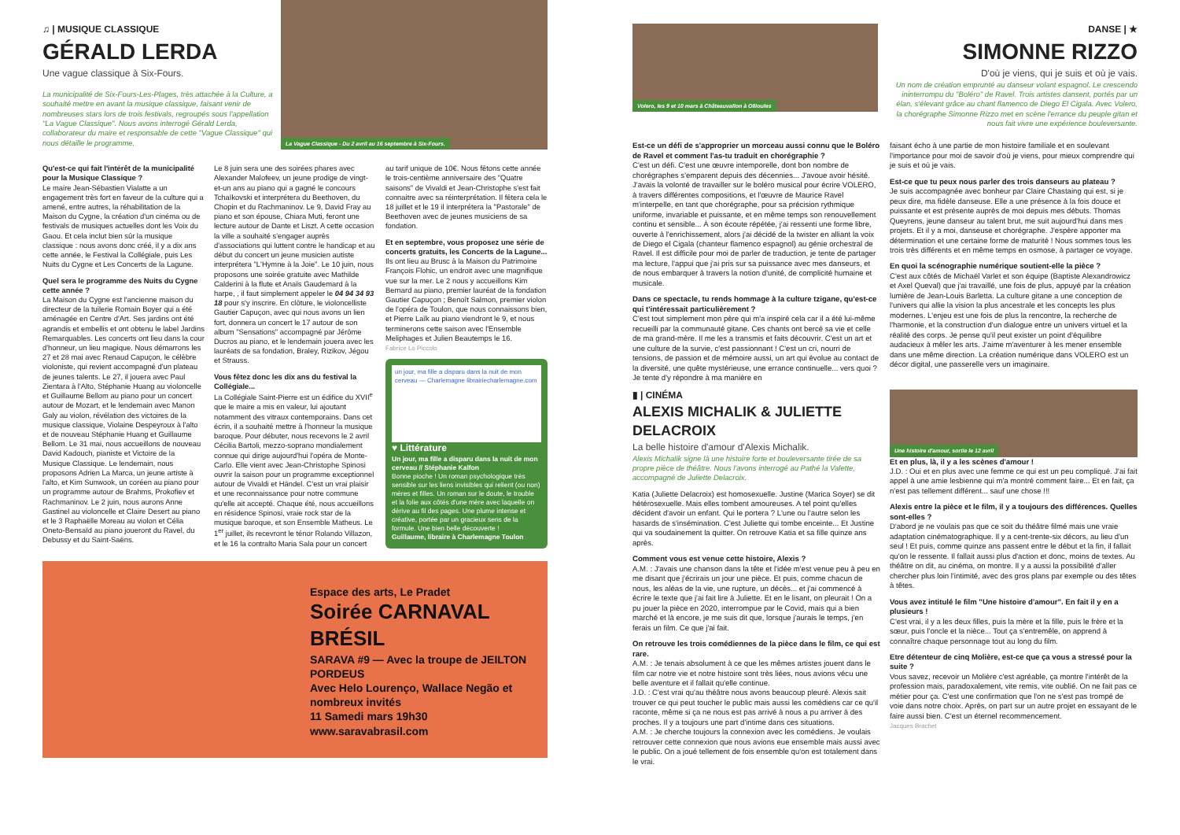♫ | MUSIQUE CLASSIQUE
GÉRALD LERDA
Une vague classique à Six-Fours.
La municipalité de Six-Fours-Les-Plages, très attachée à la Culture, a souhaité mettre en avant la musique classique, faisant venir de nombreuses stars lors de trois festivals, regroupés sous l'appellation "La Vague Classique". Nous avons interrogé Gérald Lerda, collaborateur du maire et responsable de cette "Vague Classique" qui nous détaille le programme.
La Vague Classique - Du 2 avril au 16 septembre à Six-Fours.
Qu'est-ce qui fait l'intérêt de la municipalité pour la Musique Classique ?
Le maire Jean-Sébastien Vialatte a un engagement très fort en faveur de la culture qui a amené, entre autres, la réhabilitation de la Maison du Cygne, la création d'un cinéma ou de festivals de musiques actuelles dont les Voix du Gaou. Et cela inclut bien sûr la musique classique : nous avons donc créé, il y a dix ans cette année, le Festival la Collégiale, puis Les Nuits du Cygne et Les Concerts de la Lagune.
Quel sera le programme des Nuits du Cygne cette année ?
La Maison du Cygne est l'ancienne maison du directeur de la tuilerie Romain Boyer qui a été aménagée en Centre d'Art. Ses jardins ont été agrandis et embellis et ont obtenu le label Jardins Remarquables. Les concerts ont lieu dans la cour d'honneur, un lieu magique. Nous démarrons les 27 et 28 mai avec Renaud Capuçon, le célèbre violoniste, qui revient accompagné d'un plateau de jeunes talents. Le 27, il jouera avec Paul Zientara à l'Alto, Stéphanie Huang au violoncelle et Guillaume Bellom au piano pour un concert autour de Mozart, et le lendemain avec Manon Galy au violon, révélation des victoires de la musique classique, Violaine Despeyroux à l'alto et de nouveau Stéphanie Huang et Guillaume Bellom. Le 31 mai, nous accueillons de nouveau David Kadouch, pianiste et Victoire de la Musique Classique. Le lendemain, nous proposons Adrien La Marca, un jeune artiste à l'alto, et Kim Sunwook, un coréen au piano pour un programme autour de Brahms, Prokofiev et Rachmaninov. Le 2 juin, nous aurons Anne Gastinel au violoncelle et Claire Desert au piano et le 3 Raphaëlle Moreau au violon et Célia Oneto-Bensaïd au piano joueront du Ravel, du Debussy et du Saint-Saëns.
Le 8 juin sera une des soirées phares avec Alexander Malofeev, un jeune prodige de vingt-et-un ans au piano qui a gagné le concours Tchaïkovski et interprétera du Beethoven, du Chopin et du Rachmaninov. Le 9, David Fray au piano et son épouse, Chiara Muti, feront une lecture autour de Dante et Liszt. A cette occasion la ville a souhaité s'engager auprès d'associations qui luttent contre le handicap et au début du concert un jeune musicien autiste interprétera "L'Hymne à la Joie". Le 10 juin, nous proposons une soirée gratuite avec Mathilde Calderini à la flute et Anaïs Gaudemard à la harpe, , il faut simplement appeler le 04 94 34 93 18 pour s'y inscrire. En clôture, le violoncelliste Gautier Capuçon, avec qui nous avons un lien fort, donnera un concert le 17 autour de son album "Sensations" accompagné par Jérôme Ducros au piano, et le lendemain jouera avec les lauréats de sa fondation, Braley, Rizikov, Jégou et Strauss.
Vous fêtez donc les dix ans du festival la Collégiale...
La Collégiale Saint-Pierre est un édifice du XVII<sup>e</sup> que le maire a mis en valeur, lui ajoutant notamment des vitraux contemporains. Dans cet écrin, il a souhaité mettre à l'honneur la musique baroque. Pour débuter, nous recevons le 2 avril Cécilia Bartoli, mezzo-soprano mondialement connue qui dirige aujourd'hui l'opéra de Monte-Carlo. Elle vient avec Jean-Christophe Spinosi ouvrir la saison pour un programme exceptionnel autour de Vivaldi et Händel. C'est un vrai plaisir et une reconnaissance pour notre commune qu'elle ait accepté. Chaque été, nous accueillons en résidence Spinosi, vraie rock star de la musique baroque, et son Ensemble Matheus. Le 1<sup>er</sup> juillet, ils recevront le ténor Rolando Villazon, et le 16 la contralto Maria Sala pour un concert
au tarif unique de 10€. Nous fêtons cette année le trois-centième anniversaire des "Quatre saisons" de Vivaldi et Jean-Christophe s'est fait connaitre avec sa réinterprétation. Il fêtera cela le 18 juillet et le 19 il interprétera la "Pastorale" de Beethoven avec de jeunes musiciens de sa fondation.
Et en septembre, vous proposez une série de concerts gratuits, les Concerts de la Lagune...
Ils ont lieu au Brusc à la Maison du Patrimoine François Flohic, un endroit avec une magnifique vue sur la mer. Le 2 nous y accueillons Kim Bernard au piano, premier lauréat de la fondation Gautier Capuçon ; Benoît Salmon, premier violon de l'opéra de Toulon, que nous connaissons bien, et Pierre Laïk au piano viendront le 9, et nous terminerons cette saison avec l'Ensemble Meliphages et Julien Beautemps le 16.
Fabrice Lo Piccolo
un jour, ma fille a disparu dans la nuit de mon cerveau — Charlemagne librairiecharlemagne.com
♥ Littérature
Un jour, ma fille a disparu dans la nuit de mon cerveau // Stéphanie Kalfon
Bonne pioche ! Un roman psychologique très sensible sur les liens invisibles qui relient (ou non) mères et filles. Un roman sur le doute, le trouble et la folie aux côtés d'une mère avec laquelle on dérive au fil des pages. Une plume intense et créative, portée par un gracieux sens de la formule. Une bien belle découverte !
Guillaume, libraire à Charlemagne Toulon
Espace des arts, Le Pradet
Soirée CARNAVAL BRÉSIL
SARAVA #9 — Avec la troupe de JEILTON PORDEUS
Avec Helo Lourenço, Wallace Negão et nombreux invités
11 Samedi mars 19h30
www.saravabrasil.com
Volero, les 9 et 10 mars à Châteauvallon à Ollioules
DANSE | ★
SIMONNE RIZZO
D'où je viens, qui je suis et où je vais.
Un nom de création emprunté au danseur volant espagnol. Le crescendo ininterrompu du "Boléro" de Ravel. Trois artistes dansent, portés par un élan, s'élevant grâce au chant flamenco de Diego El Cigala. Avec Volero, la chorégraphe Simonne Rizzo met en scène l'errance du peuple gitan et nous fait vivre une expérience bouleversante.
Est-ce un défi de s'approprier un morceau aussi connu que le Boléro de Ravel et comment l'as-tu traduit en chorégraphie ?
C'est un défi. C'est une œuvre intemporelle, dont bon nombre de chorégraphes s'emparent depuis des décennies... J'avoue avoir hésité. J'avais la volonté de travailler sur le boléro musical pour écrire VOLERO, à travers différentes compositions, et l'œuvre de Maurice Ravel m'interpelle, en tant que chorégraphe, pour sa précision rythmique uniforme, invariable et puissante, et en même temps son renouvellement continu et sensible... À son écoute répétée, j'ai ressenti une forme libre, ouverte à l'enrichissement, alors j'ai décidé de la twister en alliant la voix de Diego el Cigala (chanteur flamenco espagnol) au génie orchestral de Ravel. Il est difficile pour moi de parler de traduction, je tente de partager ma lecture, l'appui que j'ai pris sur sa puissance avec mes danseurs, et de nous embarquer à travers la notion d'unité, de complicité humaine et musicale.
Dans ce spectacle, tu rends hommage à la culture tzigane, qu'est-ce qui t'intéressait particulièrement ?
C'est tout simplement mon père qui m'a inspiré cela car il a été lui-même recueilli par la communauté gitane. Ces chants ont bercé sa vie et celle de ma grand-mère. Il me les a transmis et faits découvrir. C'est un art et une culture de la survie, c'est passionnant ! C'est un cri, nourri de tensions, de passion et de mémoire aussi, un art qui évolue au contact de la diversité, une quête mystérieuse, une errance continuelle... vers quoi ? Je tente d'y répondre à ma manière en
faisant écho à une partie de mon histoire familiale et en soulevant l'importance pour moi de savoir d'où je viens, pour mieux comprendre qui je suis et où je vais.
Est-ce que tu peux nous parler des trois danseurs au plateau ?
Je suis accompagnée avec bonheur par Claire Chastaing qui est, si je peux dire, ma fidèle danseuse. Elle a une présence à la fois douce et puissante et est présente auprès de moi depuis mes débuts. Thomas Queyrens, jeune danseur au talent brut, me suit aujourd'hui dans mes projets. Et il y a moi, danseuse et chorégraphe. J'espère apporter ma détermination et une certaine forme de maturité ! Nous sommes tous les trois très différents et en même temps en osmose, à partager ce voyage.
En quoi la scénographie numérique soutient-elle la pièce ?
C'est aux côtés de Michaël Varlet et son équipe (Baptiste Alexandrowicz et Axel Queval) que j'ai travaillé, une fois de plus, appuyé par la création lumière de Jean-Louis Barletta. La culture gitane a une conception de l'univers qui allie la vision la plus ancestrale et les concepts les plus modernes. L'enjeu est une fois de plus la rencontre, la recherche de l'harmonie, et la construction d'un dialogue entre un univers virtuel et la réalité des corps. Je pense qu'il peut exister un point d'équilibre audacieux à mêler les arts. J'aime m'aventurer à les mener ensemble dans une même direction. La création numérique dans VOLERO est un décor digital, une passerelle vers un imaginaire.
▮ | CINÉMA
ALEXIS MICHALIK & JULIETTE DELACROIX
La belle histoire d'amour d'Alexis Michalik.
Alexis Michalik signe là une histoire forte et bouleversante tirée de sa propre pièce de théâtre. Nous l'avons interrogé au Pathé la Valette, accompagné de Juliette Delacroix.
Katia (Juliette Delacroix) est homosexuelle. Justine (Marica Soyer) se dit hétérosexuelle. Mais elles tombent amoureuses. A tel point qu'elles décident d'avoir un enfant. Qui le portera ? L'une ou l'autre selon les hasards de s'insémination. C'est Juliette qui tombe enceinte... Et Justine qui va soudainement la quitter. On retrouve Katia et sa fille quinze ans après.
Comment vous est venue cette histoire, Alexis ?
A.M. : J'avais une chanson dans la tête et l'idée m'est venue peu à peu en me disant que j'écrirais un jour une pièce. Et puis, comme chacun de nous, les aléas de la vie, une rupture, un décès... et j'ai commencé à écrire le texte que j'ai fait lire à Juliette. Et en le lisant, on pleurait ! On a pu jouer la pièce en 2020, interrompue par le Covid, mais qui a bien marché et là encore, je me suis dit que, lorsque j'aurais le temps, j'en ferais un film. Ce que j'ai fait.
On retrouve les trois comédiennes de la pièce dans le film, ce qui est rare.
A.M. : Je tenais absolument à ce que les mêmes artistes jouent dans le film car notre vie et notre histoire sont très liées, nous avions vécu une belle aventure et il fallait qu'elle continue.
J.D. : C'est vrai qu'au théâtre nous avons beaucoup pleuré. Alexis sait trouver ce qui peut toucher le public mais aussi les comédiens car ce qu'il raconte, même si ça ne nous est pas arrivé à nous a pu arriver à des proches. Il y a toujours une part d'intime dans ces situations.
A.M. : Je cherche toujours la connexion avec les comédiens. Je voulais retrouver cette connexion que nous avions eue ensemble mais aussi avec le public. On a joué tellement de fois ensemble qu'on est totalement dans le vrai.
Une histoire d'amour, sortie le 12 avril
Et en plus, là, il y a les scènes d'amour !
J.D. : Oui et en plus avec une femme ce qui est un peu compliqué. J'ai fait appel à une amie lesbienne qui m'a montré comment faire... Et en fait, ça n'est pas tellement différent... sauf une chose !!!
Alexis entre la pièce et le film, il y a toujours des différences. Quelles sont-elles ?
D'abord je ne voulais pas que ce soit du théâtre filmé mais une vraie adaptation cinématographique. Il y a cent-trente-six décors, au lieu d'un seul ! Et puis, comme quinze ans passent entre le début et la fin, il fallait qu'on le ressente. Il fallait aussi plus d'action et donc, moins de textes. Au théâtre on dit, au cinéma, on montre. Il y a aussi la possibilité d'aller chercher plus loin l'intimité, avec des gros plans par exemple ou des têtes à têtes.
Vous avez intitulé le film "Une histoire d'amour". En fait il y en a plusieurs !
C'est vrai, il y a les deux filles, puis la mère et la fille, puis le frère et la sœur, puis l'oncle et la nièce... Tout ça s'entremêle, on apprend à connaître chaque personnage tout au long du film.
Etre détenteur de cinq Molière, est-ce que ça vous a stressé pour la suite ?
Vous savez, recevoir un Molière c'est agréable, ça montre l'intérêt de la profession mais, paradoxalement, vite remis, vite oublié. On ne fait pas ce métier pour ça. C'est une confirmation que l'on ne s'est pas trompé de voie dans notre choix. Après, on part sur un autre projet en essayant de le faire aussi bien. C'est un éternel recommencement.
Jacques Brachet